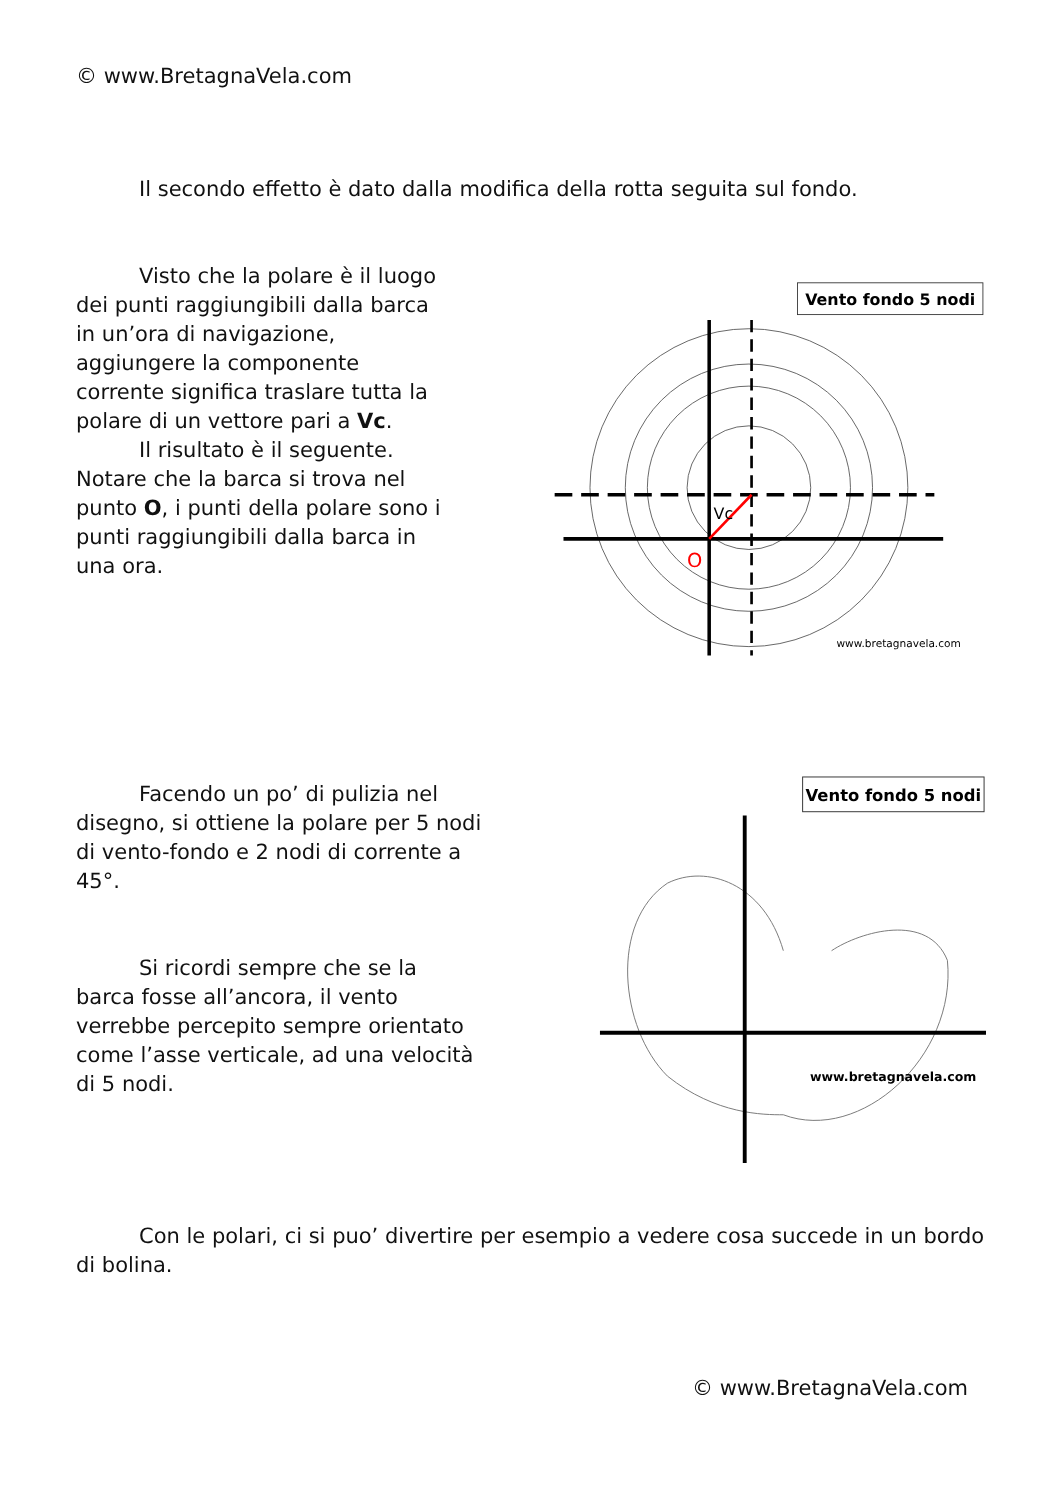© www.BretagnaVela.com
Il secondo effetto è dato dalla modifica della rotta seguita sul fondo.
Visto che la polare è il luogo dei punti raggiungibili dalla barca in un’ora di navigazione, aggiungere la componente corrente significa traslare tutta la polare di un vettore pari a Vc.
Il risultato è il seguente.
Notare che la barca si trova nel punto O, i punti della polare sono i punti raggiungibili dalla barca in una ora.
Vento fondo 5 nodi
O
Vc
www.bretagnavela.com
Facendo un po’ di pulizia nel disegno, si ottiene la polare per 5 nodi di vento-fondo e 2 nodi di corrente a 45°.
Si ricordi sempre che se la barca fosse all’ancora, il vento verrebbe percepito sempre orientato come l’asse verticale, ad una velocità di 5 nodi.
Vento fondo 5 nodi
www.bretagnavela.com
Con le polari, ci si puo’ divertire per esempio a vedere cosa succede in un bordo di bolina.
© www.BretagnaVela.com